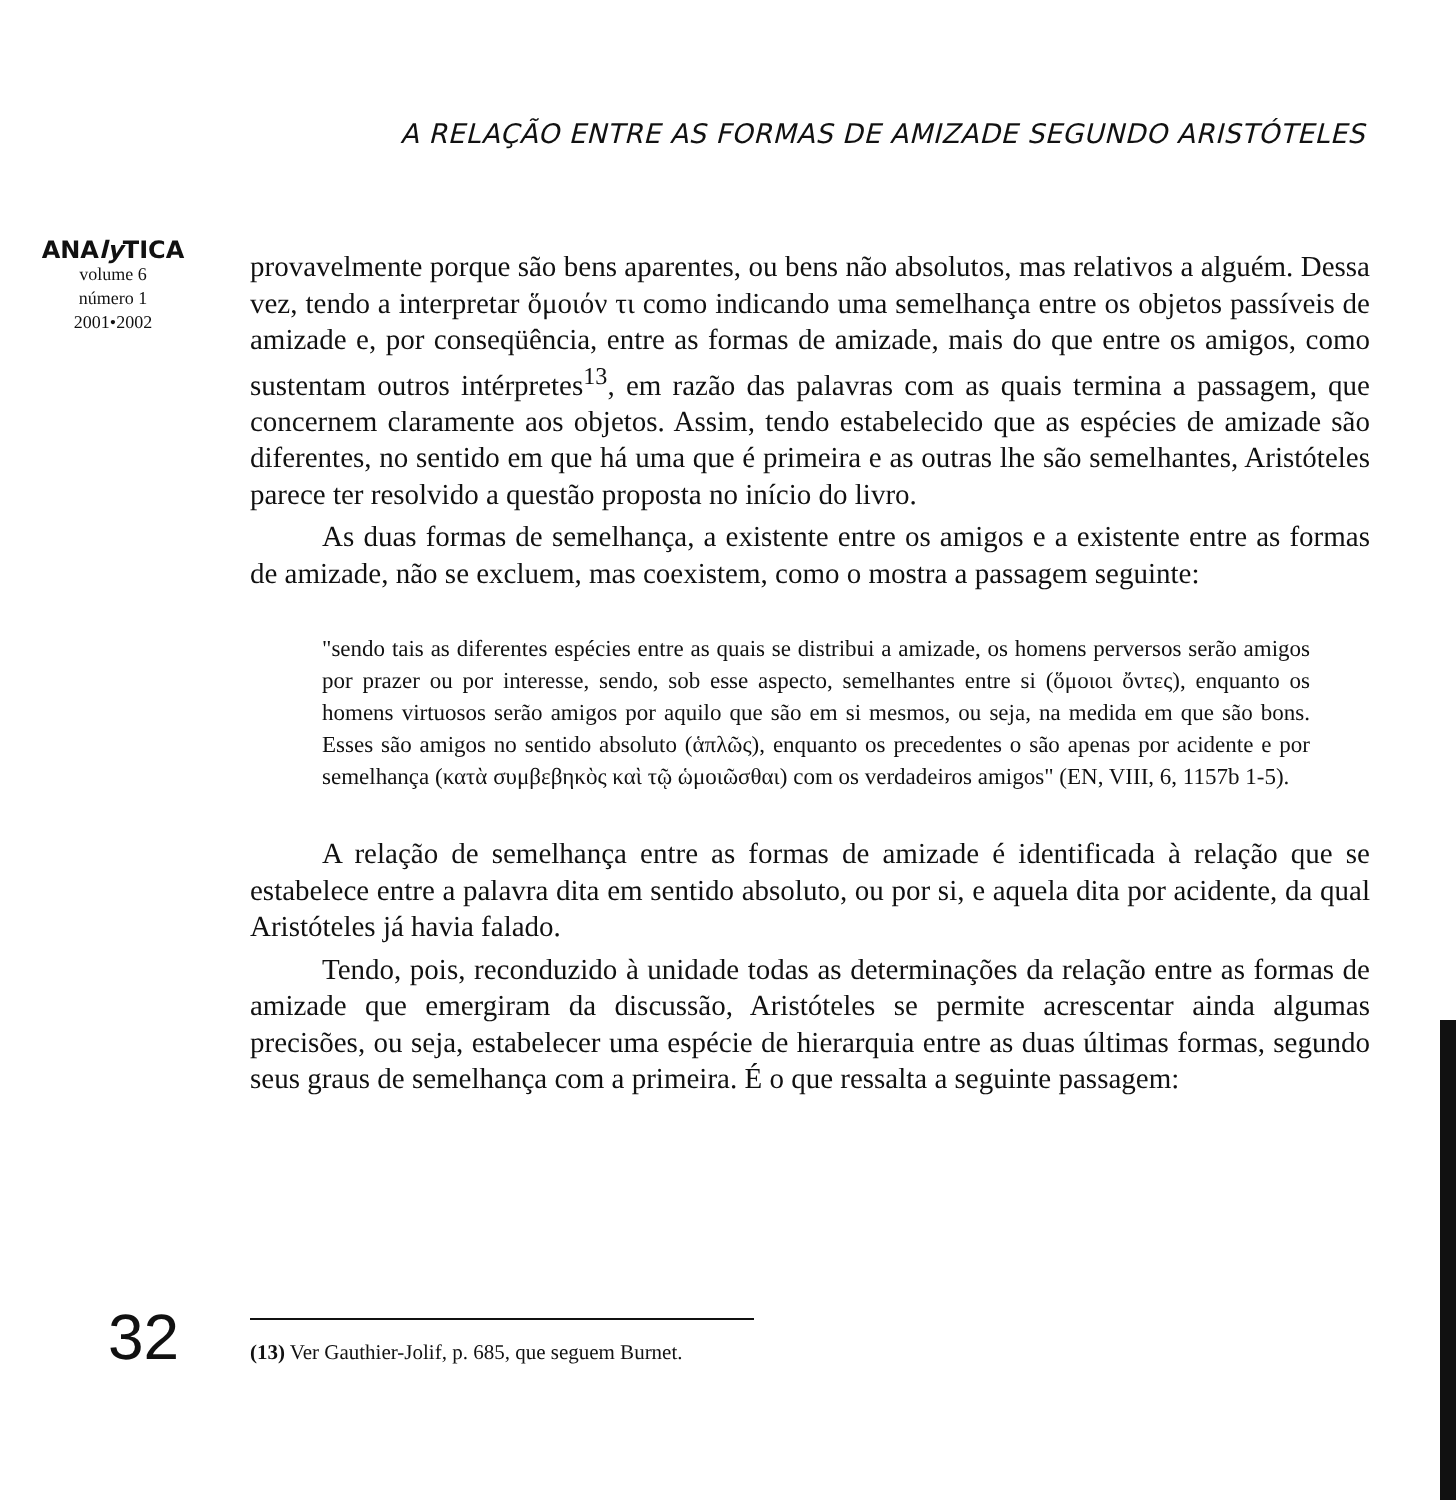A RELAÇÃO ENTRE AS FORMAS DE AMIZADE SEGUNDO ARISTÓTELES
ANAly TICA
volume 6
número 1
2001•2002
provavelmente porque são bens aparentes, ou bens não absolutos, mas relativos a alguém. Dessa vez, tendo a interpretar ὅμοιόν τι como indicando uma semelhança entre os objetos passíveis de amizade e, por conseqüência, entre as formas de amizade, mais do que entre os amigos, como sustentam outros intérpretes<sup>13</sup>, em razão das palavras com as quais termina a passagem, que concernem claramente aos objetos. Assim, tendo estabelecido que as espécies de amizade são diferentes, no sentido em que há uma que é primeira e as outras lhe são semelhantes, Aristóteles parece ter resolvido a questão proposta no início do livro.
As duas formas de semelhança, a existente entre os amigos e a existente entre as formas de amizade, não se excluem, mas coexistem, como o mostra a passagem seguinte:
"sendo tais as diferentes espécies entre as quais se distribui a amizade, os homens perversos serão amigos por prazer ou por interesse, sendo, sob esse aspecto, semelhantes entre si (ὅμοιοι ὄντες), enquanto os homens virtuosos serão amigos por aquilo que são em si mesmos, ou seja, na medida em que são bons. Esses são amigos no sentido absoluto (ἁπλῶς), enquanto os precedentes o são apenas por acidente e por semelhança (κατὰ συμβεβηκὸς καὶ τῷ ὡμοιῶσθαι) com os verdadeiros amigos" (EN, VIII, 6, 1157b 1-5).
A relação de semelhança entre as formas de amizade é identificada à relação que se estabelece entre a palavra dita em sentido absoluto, ou por si, e aquela dita por acidente, da qual Aristóteles já havia falado.
Tendo, pois, reconduzido à unidade todas as determinações da relação entre as formas de amizade que emergiram da discussão, Aristóteles se permite acrescentar ainda algumas precisões, ou seja, estabelecer uma espécie de hierarquia entre as duas últimas formas, segundo seus graus de semelhança com a primeira. É o que ressalta a seguinte passagem:
32
(13) Ver Gauthier-Jolif, p. 685, que seguem Burnet.